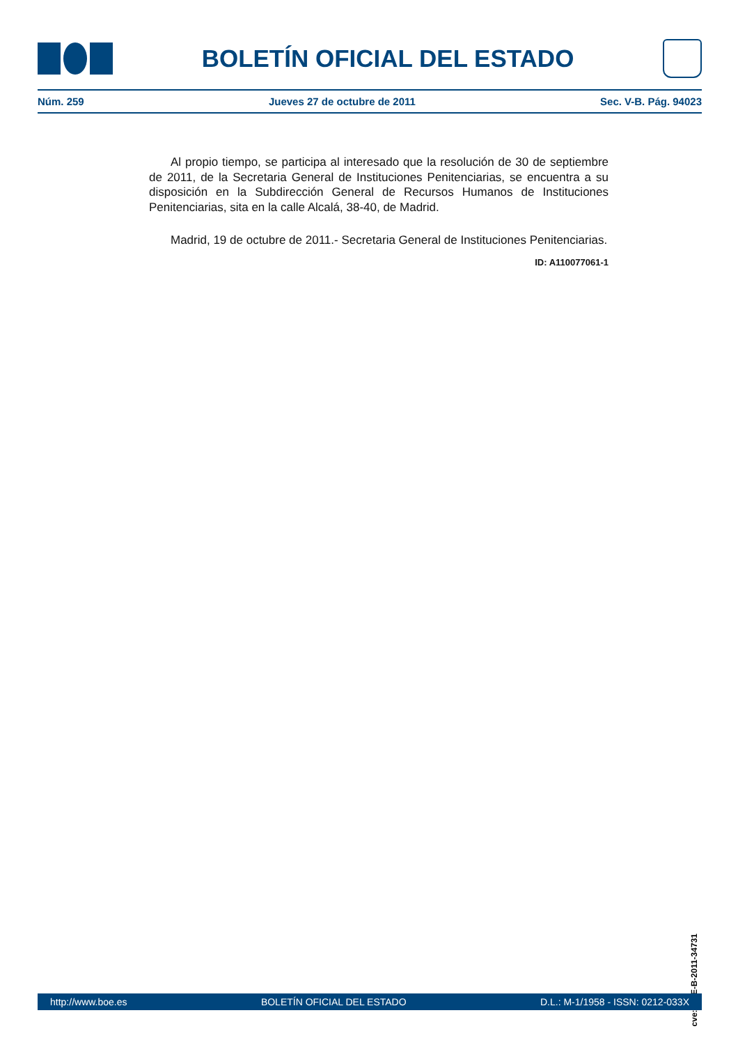BOLETÍN OFICIAL DEL ESTADO
Núm. 259 Jueves 27 de octubre de 2011 Sec. V-B. Pág. 94023
Al propio tiempo, se participa al interesado que la resolución de 30 de septiembre de 2011, de la Secretaria General de Instituciones Penitenciarias, se encuentra a su disposición en la Subdirección General de Recursos Humanos de Instituciones Penitenciarias, sita en la calle Alcalá, 38-40, de Madrid.
Madrid, 19 de octubre de 2011.- Secretaria General de Instituciones Penitenciarias.
ID: A110077061-1
cve: BOE-B-2011-34731
http://www.boe.es BOLETÍN OFICIAL DEL ESTADO D.L.: M-1/1958 - ISSN: 0212-033X